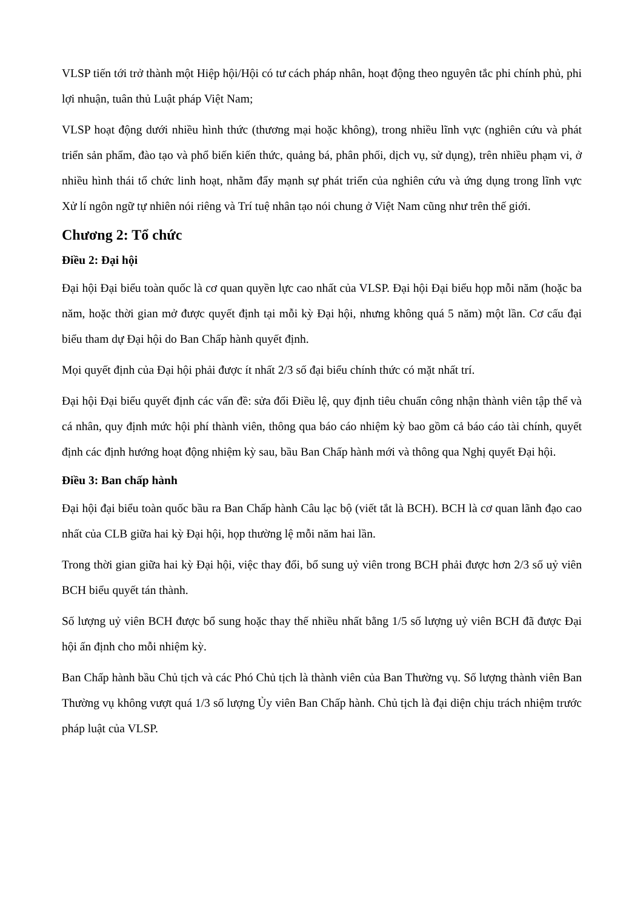VLSP tiến tới trở thành một Hiệp hội/Hội có tư cách pháp nhân, hoạt động theo nguyên tắc phi chính phủ, phi lợi nhuận, tuân thủ Luật pháp Việt Nam;
VLSP hoạt động dưới nhiều hình thức (thương mại hoặc không), trong nhiều lĩnh vực (nghiên cứu và phát triển sản phẩm, đào tạo và phổ biến kiến thức, quảng bá, phân phối, dịch vụ, sử dụng), trên nhiều phạm vi, ở nhiều hình thái tổ chức linh hoạt, nhằm đẩy mạnh sự phát triển của nghiên cứu và ứng dụng trong lĩnh vực Xử lí ngôn ngữ tự nhiên nói riêng và Trí tuệ nhân tạo nói chung ở Việt Nam cũng như trên thế giới.
Chương 2: Tổ chức
Điều 2: Đại hội
Đại hội Đại biểu toàn quốc là cơ quan quyền lực cao nhất của VLSP. Đại hội Đại biểu họp mỗi năm (hoặc ba năm, hoặc thời gian mở được quyết định tại mỗi kỳ Đại hội, nhưng không quá 5 năm) một lần. Cơ cấu đại biểu tham dự Đại hội do Ban Chấp hành quyết định.
Mọi quyết định của Đại hội phải được ít nhất 2/3 số đại biểu chính thức có mặt nhất trí.
Đại hội Đại biểu quyết định các vấn đề: sửa đổi Điều lệ, quy định tiêu chuẩn công nhận thành viên tập thể và cá nhân, quy định mức hội phí thành viên, thông qua báo cáo nhiệm kỳ bao gồm cả báo cáo tài chính, quyết định các định hướng hoạt động nhiệm kỳ sau, bầu Ban Chấp hành mới và thông qua Nghị quyết Đại hội.
Điều 3: Ban chấp hành
Đại hội đại biểu toàn quốc bầu ra Ban Chấp hành Câu lạc bộ (viết tắt là BCH). BCH là cơ quan lãnh đạo cao nhất của CLB giữa hai kỳ Đại hội, họp thường lệ mỗi năm hai lần.
Trong thời gian giữa hai kỳ Đại hội, việc thay đổi, bổ sung uỷ viên trong BCH phải được hơn 2/3 số uỷ viên BCH biểu quyết tán thành.
Số lượng uỷ viên BCH được bổ sung hoặc thay thế nhiều nhất bằng 1/5 số lượng uỷ viên BCH đã được Đại hội ấn định cho mỗi nhiệm kỳ.
Ban Chấp hành bầu Chủ tịch và các Phó Chủ tịch là thành viên của Ban Thường vụ. Số lượng thành viên Ban Thường vụ không vượt quá 1/3 số lượng Ủy viên Ban Chấp hành. Chủ tịch là đại diện chịu trách nhiệm trước pháp luật của VLSP.